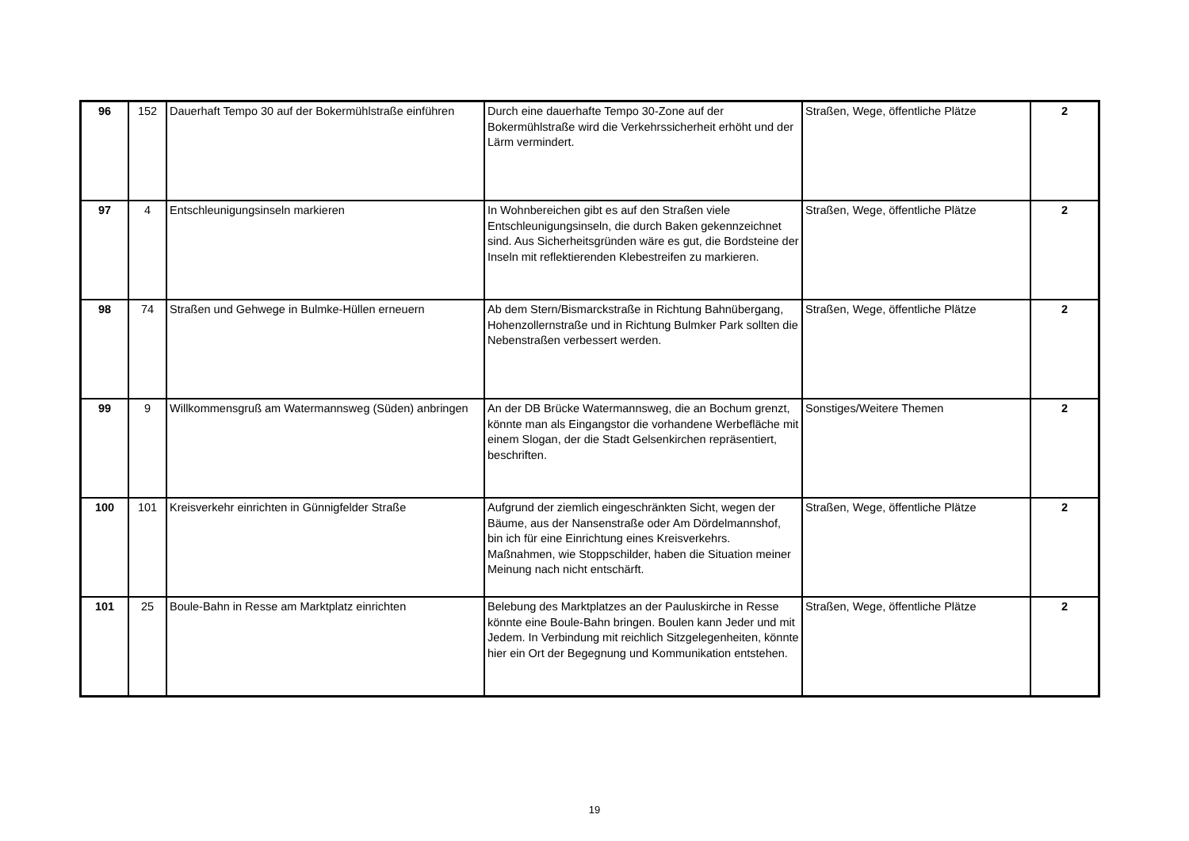| 96 | 152 | Dauerhaft Tempo 30 auf der Bokermühlstraße einführen | Durch eine dauerhafte Tempo 30-Zone auf der Bokermühlstraße wird die Verkehrssicherheit erhöht und der Lärm vermindert. | Straßen, Wege, öffentliche Plätze | 2 |
| 97 | 4 | Entschleunigungsinseln markieren | In Wohnbereichen gibt es auf den Straßen viele Entschleunigungsinseln, die durch Baken gekennzeichnet sind. Aus Sicherheitsgründen wäre es gut, die Bordsteine der Inseln mit reflektierenden Klebestreifen zu markieren. | Straßen, Wege, öffentliche Plätze | 2 |
| 98 | 74 | Straßen und Gehwege in Bulmke-Hüllen erneuern | Ab dem Stern/Bismarckstraße in Richtung Bahnübergang, Hohenzollernstraße und in Richtung Bulmker Park sollten die Nebenstraßen verbessert werden. | Straßen, Wege, öffentliche Plätze | 2 |
| 99 | 9 | Willkommensgruß am Watermannsweg (Süden) anbringen | An der DB Brücke Watermannsweg, die an Bochum grenzt, könnte man als Eingangstor die vorhandene Werbefläche mit einem Slogan, der die Stadt Gelsenkirchen repräsentiert, beschriften. | Sonstiges/Weitere Themen | 2 |
| 100 | 101 | Kreisverkehr einrichten in Günnigfelder Straße | Aufgrund der ziemlich eingeschränkten Sicht, wegen der Bäume, aus der Nansenstraße oder Am Dördelmannshof, bin ich für eine Einrichtung eines Kreisverkehrs. Maßnahmen, wie Stoppschilder, haben die Situation meiner Meinung nach nicht entschärft. | Straßen, Wege, öffentliche Plätze | 2 |
| 101 | 25 | Boule-Bahn in Resse am Marktplatz einrichten | Belebung des Marktplatzes an der Pauluskirche in Resse könnte eine Boule-Bahn bringen. Boulen kann Jeder und mit Jedem. In Verbindung mit reichlich Sitzgelegenheiten, könnte hier ein Ort der Begegnung und Kommunikation entstehen. | Straßen, Wege, öffentliche Plätze | 2 |
19